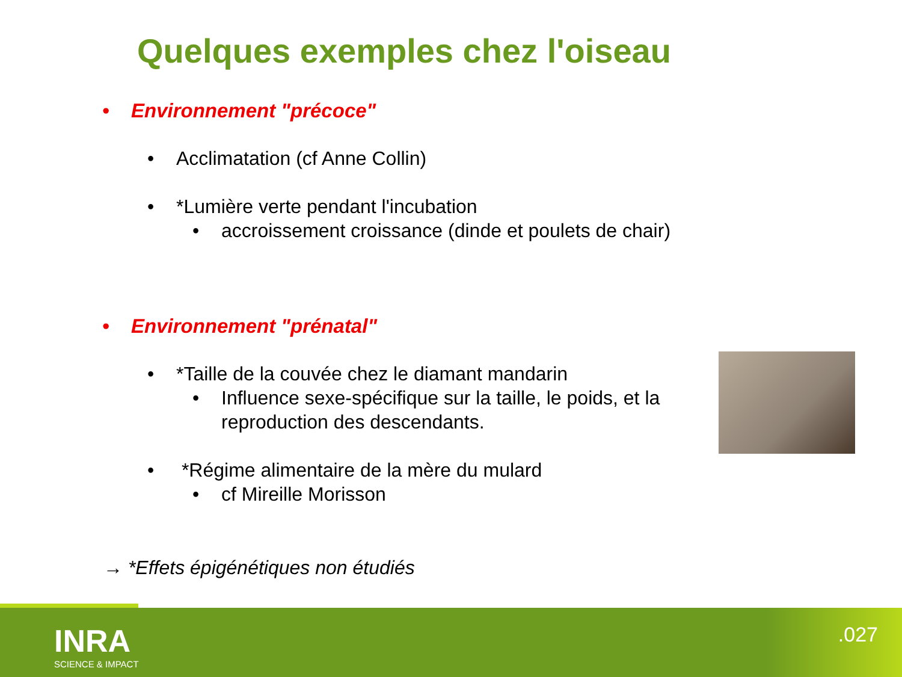Quelques exemples chez l'oiseau
• Environnement "précoce"
• Acclimatation (cf Anne Collin)
• *Lumière verte pendant l'incubation
• accroissement croissance (dinde et poulets de chair)
• Environnement "prénatal"
• *Taille de la couvée chez le diamant mandarin
• Influence sexe-spécifique sur la taille, le poids, et la reproduction des descendants.
• *Régime alimentaire de la mère du mulard
• cf Mireille Morisson
→ *Effets épigénétiques non étudiés
INRA
SCIENCE & IMPACT
.027